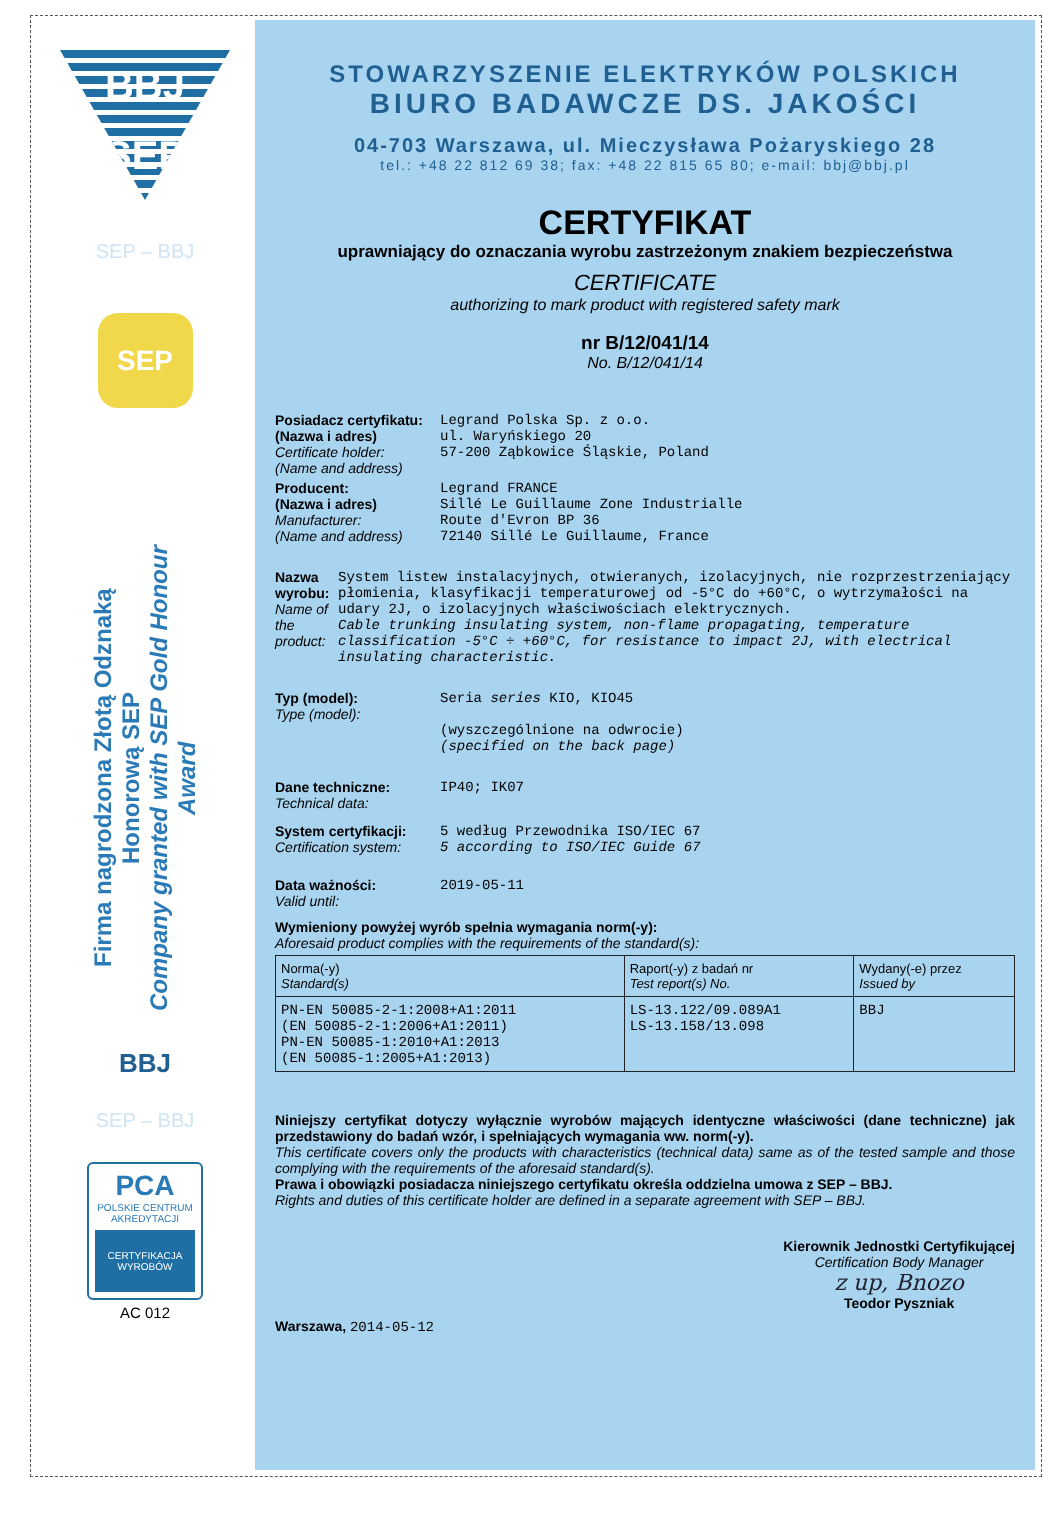BBJ
SEP
SEP – BBJ
SEP
Firma nagrodzona Złotą Odznaką Honorową SEP
Company granted with SEP Gold Honour Award
BBJ
SEP – BBJ
PCA
POLSKIE CENTRUM AKREDYTACJI
CERTYFIKACJA WYROBÓW
AC 012
STOWARZYSZENIE ELEKTRYKÓW POLSKICH
BIURO BADAWCZE DS. JAKOŚCI
04-703 Warszawa, ul. Mieczysława Pożaryskiego 28
tel.: +48 22 812 69 38; fax: +48 22 815 65 80; e-mail: bbj@bbj.pl
CERTYFIKAT
uprawniający do oznaczania wyrobu zastrzeżonym znakiem bezpieczeństwa
CERTIFICATE
authorizing to mark product with registered safety mark
nr B/12/041/14
No. B/12/041/14
Posiadacz certyfikatu:
(Nazwa i adres)
Certificate holder:
(Name and address)
Legrand Polska Sp. z o.o.
ul. Waryńskiego 20
57-200 Ząbkowice Śląskie, Poland
Producent:
(Nazwa i adres)
Manufacturer:
(Name and address)
Legrand FRANCE
Sillé Le Guillaume Zone Industrialle
Route d'Evron BP 36
72140 Sillé Le Guillaume, France
Nazwa wyrobu:
Name of the product:
System listew instalacyjnych, otwieranych, izolacyjnych, nie rozprzestrzeniający płomienia, klasyfikacji temperaturowej od -5°C do +60°C, o wytrzymałości na udary 2J, o izolacyjnych właściwościach elektrycznych.
Cable trunking insulating system, non-flame propagating, temperature classification -5°C ÷ +60°C, for resistance to impact 2J, with electrical insulating characteristic.
Typ (model):
Type (model):
Seria series KIO, KIO45
(wyszczególnione na odwrocie)
(specified on the back page)
Dane techniczne:
Technical data:
IP40; IK07
System certyfikacji:
Certification system:
5 według Przewodnika ISO/IEC 67
5 according to ISO/IEC Guide 67
Data ważności:
Valid until:
2019-05-11
Wymieniony powyżej wyrób spełnia wymagania norm(-y):
Aforesaid product complies with the requirements of the standard(s):
| Norma(-y) Standard(s) | Raport(-y) z badań nr Test report(s) No. | Wydany(-e) przez Issued by |
| --- | --- | --- |
| PN-EN 50085-2-1:2008+A1:2011 (EN 50085-2-1:2006+A1:2011) PN-EN 50085-1:2010+A1:2013 (EN 50085-1:2005+A1:2013) | LS-13.122/09.089A1 LS-13.158/13.098 | BBJ |
Niniejszy certyfikat dotyczy wyłącznie wyrobów mających identyczne właściwości (dane techniczne) jak przedstawiony do badań wzór, i spełniających wymagania ww. norm(-y).
This certificate covers only the products with characteristics (technical data) same as of the tested sample and those complying with the requirements of the aforesaid standard(s).
Prawa i obowiązki posiadacza niniejszego certyfikatu określa oddzielna umowa z SEP – BBJ.
Rights and duties of this certificate holder are defined in a separate agreement with SEP – BBJ.
Warszawa, 2014-05-12
Kierownik Jednostki Certyfikującej
Certification Body Manager
z up, Bnozo
Teodor Pyszniak